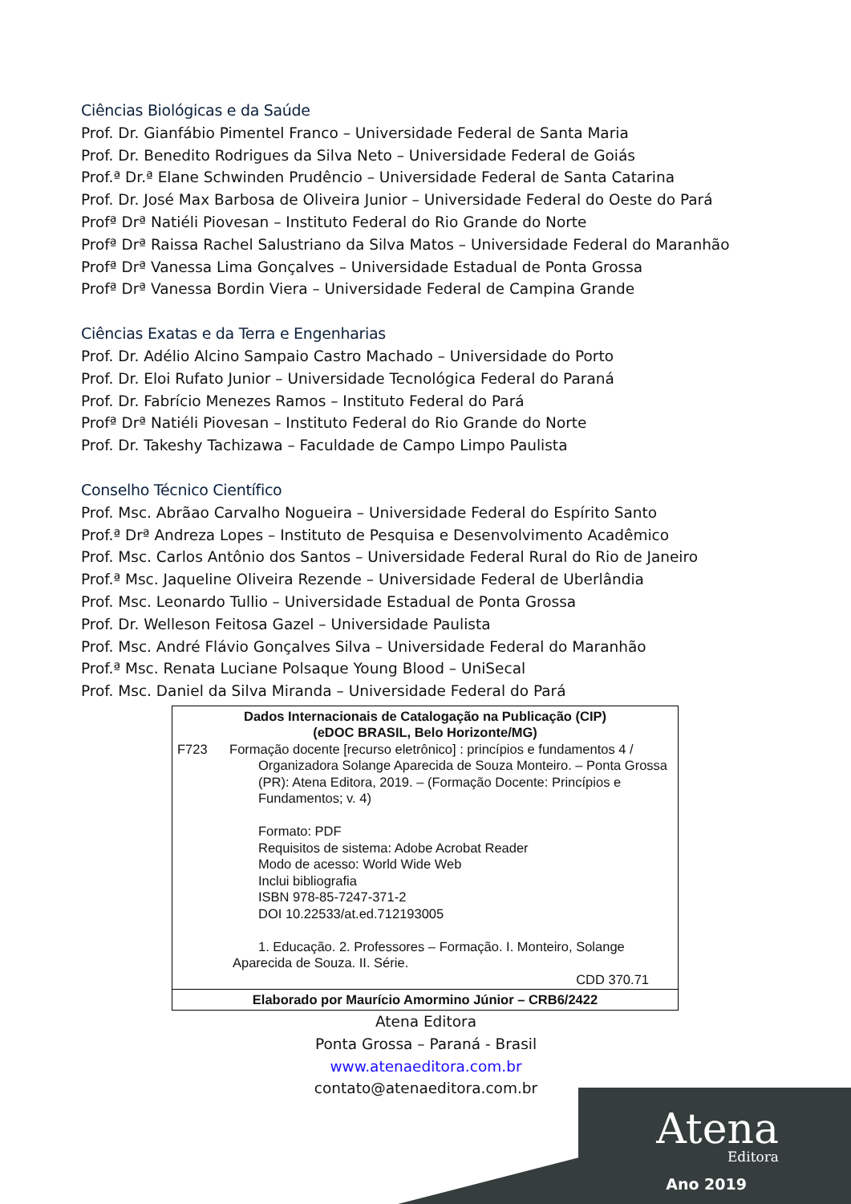Ciências Biológicas e da Saúde
Prof. Dr. Gianfábio Pimentel Franco – Universidade Federal de Santa Maria
Prof. Dr. Benedito Rodrigues da Silva Neto – Universidade Federal de Goiás
Prof.ª Dr.ª Elane Schwinden Prudêncio – Universidade Federal de Santa Catarina
Prof. Dr. José Max Barbosa de Oliveira Junior – Universidade Federal do Oeste do Pará
Profª Drª Natiéli Piovesan – Instituto Federal do Rio Grande do Norte
Profª Drª Raissa Rachel Salustriano da Silva Matos – Universidade Federal do Maranhão
Profª Drª Vanessa Lima Gonçalves – Universidade Estadual de Ponta Grossa
Profª Drª Vanessa Bordin Viera – Universidade Federal de Campina Grande
Ciências Exatas e da Terra e Engenharias
Prof. Dr. Adélio Alcino Sampaio Castro Machado – Universidade do Porto
Prof. Dr. Eloi Rufato Junior – Universidade Tecnológica Federal do Paraná
Prof. Dr. Fabrício Menezes Ramos – Instituto Federal do Pará
Profª Drª Natiéli Piovesan – Instituto Federal do Rio Grande do Norte
Prof. Dr. Takeshy Tachizawa – Faculdade de Campo Limpo Paulista
Conselho Técnico Científico
Prof. Msc. Abrãao Carvalho Nogueira – Universidade Federal do Espírito Santo
Prof.ª Drª Andreza Lopes – Instituto de Pesquisa e Desenvolvimento Acadêmico
Prof. Msc. Carlos Antônio dos Santos – Universidade Federal Rural do Rio de Janeiro
Prof.ª Msc. Jaqueline Oliveira Rezende – Universidade Federal de Uberlândia
Prof. Msc. Leonardo Tullio – Universidade Estadual de Ponta Grossa
Prof. Dr. Welleson Feitosa Gazel – Universidade Paulista
Prof. Msc. André Flávio Gonçalves Silva – Universidade Federal do Maranhão
Prof.ª Msc. Renata Luciane Polsaque Young Blood – UniSecal
Prof. Msc. Daniel da Silva Miranda – Universidade Federal do Pará
Dados Internacionais de Catalogação na Publicação (CIP)
(eDOC BRASIL, Belo Horizonte/MG)
F723 Formação docente [recurso eletrônico] : princípios e fundamentos 4 /
Organizadora Solange Aparecida de Souza Monteiro. – Ponta Grossa (PR): Atena Editora, 2019. – (Formação Docente: Princípios e Fundamentos; v. 4)
Formato: PDF
Requisitos de sistema: Adobe Acrobat Reader
Modo de acesso: World Wide Web
Inclui bibliografia
ISBN 978-85-7247-371-2
DOI 10.22533/at.ed.712193005
1. Educação. 2. Professores – Formação. I. Monteiro, Solange Aparecida de Souza. II. Série.
CDD 370.71
Elaborado por Maurício Amormino Júnior – CRB6/2422
Atena Editora
Ponta Grossa – Paraná - Brasil
www.atenaeditora.com.br
contato@atenaeditora.com.br
Atena
Editora
Ano 2019